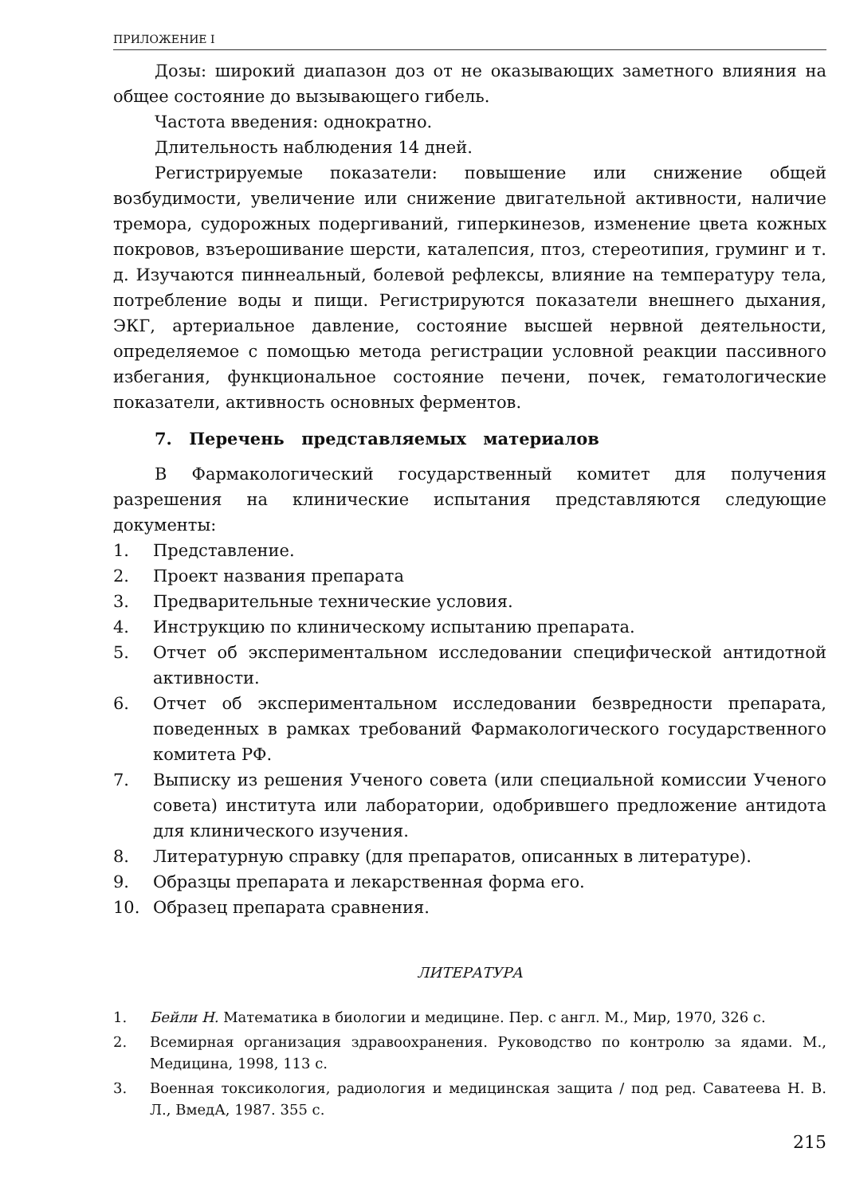ПРИЛОЖЕНИЕ I
Дозы: широкий диапазон доз от не оказывающих заметного влияния на общее состояние до вызывающего гибель.
Частота введения: однократно.
Длительность наблюдения 14 дней.
Регистрируемые показатели: повышение или снижение общей возбудимости, увеличение или снижение двигательной активности, наличие тремора, судорожных подергиваний, гиперкинезов, изменение цвета кожных покровов, взъерошивание шерсти, каталепсия, птоз, стереотипия, груминг и т. д. Изучаются пиннеальный, болевой рефлексы, влияние на температуру тела, потребление воды и пищи. Регистрируются показатели внешнего дыхания, ЭКГ, артериальное давление, состояние высшей нервной деятельности, определяемое с помощью метода регистрации условной реакции пассивного избегания, функциональное состояние печени, почек, гематологические показатели, активность основных ферментов.
7. Перечень представляемых материалов
В Фармакологический государственный комитет для получения разрешения на клинические испытания представляются следующие документы:
1. Представление.
2. Проект названия препарата
3. Предварительные технические условия.
4. Инструкцию по клиническому испытанию препарата.
5. Отчет об экспериментальном исследовании специфической антидотной активности.
6. Отчет об экспериментальном исследовании безвредности препарата, поведенных в рамках требований Фармакологического государственного комитета РФ.
7. Выписку из решения Ученого совета (или специальной комиссии Ученого совета) института или лаборатории, одобрившего предложение антидота для клинического изучения.
8. Литературную справку (для препаратов, описанных в литературе).
9. Образцы препарата и лекарственная форма его.
10. Образец препарата сравнения.
ЛИТЕРАТУРА
1. Бейли Н. Математика в биологии и медицине. Пер. с англ. М., Мир, 1970, 326 с.
2. Всемирная организация здравоохранения. Руководство по контролю за ядами. М., Медицина, 1998, 113 с.
3. Военная токсикология, радиология и медицинская защита / под ред. Саватеева Н. В. Л., ВмедА, 1987. 355 с.
215